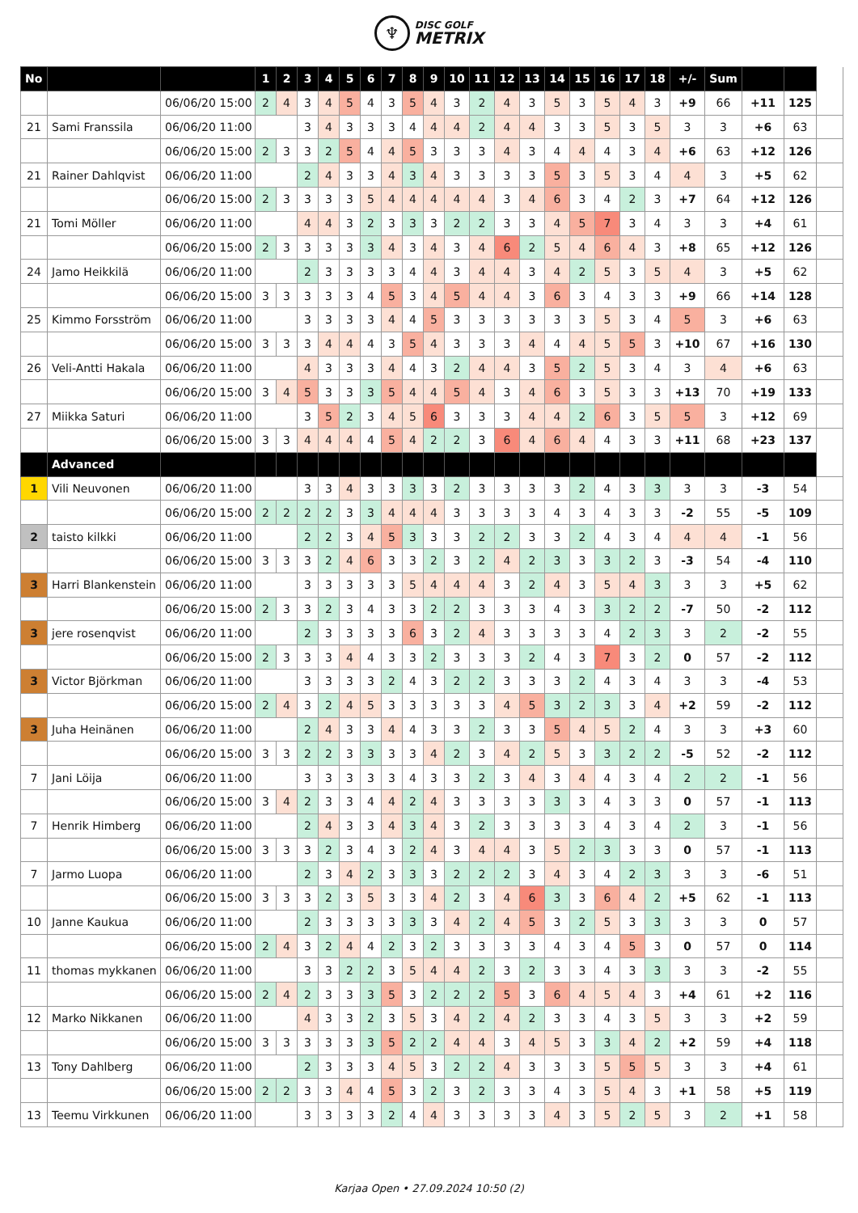♆
DISC GOLF
METRIX
| No | | | 1 | 2 | 3 | 4 | 5 | 6 | 7 | 8 | 9 | 10 | 11 | 12 | 13 | 14 | 15 | 16 | 17 | 18 | +/- | Sum | | | |
| | | 06/06/20 15:00 | 2 | 4 | 3 | 4 | 5 | 4 | 3 | 5 | 4 | 3 | 2 | 4 | 3 | 5 | 3 | 5 | 4 | 3 | +9 | 66 | +11 | 125 | |
| 21 | Sami Franssila | 06/06/20 11:00 | | | 3 | 4 | 3 | 3 | 3 | 4 | 4 | 4 | 2 | 4 | 4 | 3 | 3 | 5 | 3 | 5 | 3 | 3 | +6 | 63 | |
| | | 06/06/20 15:00 | 2 | 3 | 3 | 2 | 5 | 4 | 4 | 5 | 3 | 3 | 3 | 4 | 3 | 4 | 4 | 4 | 3 | 4 | +6 | 63 | +12 | 126 | |
| 21 | Rainer Dahlqvist | 06/06/20 11:00 | | | 2 | 4 | 3 | 3 | 4 | 3 | 4 | 3 | 3 | 3 | 3 | 5 | 3 | 5 | 3 | 4 | 4 | 3 | +5 | 62 | |
| | | 06/06/20 15:00 | 2 | 3 | 3 | 3 | 3 | 5 | 4 | 4 | 4 | 4 | 4 | 3 | 4 | 6 | 3 | 4 | 2 | 3 | +7 | 64 | +12 | 126 | |
| 21 | Tomi Möller | 06/06/20 11:00 | | | 4 | 4 | 3 | 2 | 3 | 3 | 3 | 2 | 2 | 3 | 3 | 4 | 5 | 7 | 3 | 4 | 3 | 3 | +4 | 61 | |
| | | 06/06/20 15:00 | 2 | 3 | 3 | 3 | 3 | 3 | 4 | 3 | 4 | 3 | 4 | 6 | 2 | 5 | 4 | 6 | 4 | 3 | +8 | 65 | +12 | 126 | |
| 24 | Jamo Heikkilä | 06/06/20 11:00 | | | 2 | 3 | 3 | 3 | 3 | 4 | 4 | 3 | 4 | 4 | 3 | 4 | 2 | 5 | 3 | 5 | 4 | 3 | +5 | 62 | |
| | | 06/06/20 15:00 | 3 | 3 | 3 | 3 | 3 | 4 | 5 | 3 | 4 | 5 | 4 | 4 | 3 | 6 | 3 | 4 | 3 | 3 | +9 | 66 | +14 | 128 | |
| 25 | Kimmo Forsström | 06/06/20 11:00 | | | 3 | 3 | 3 | 3 | 4 | 4 | 5 | 3 | 3 | 3 | 3 | 3 | 3 | 5 | 3 | 4 | 5 | 3 | +6 | 63 | |
| | | 06/06/20 15:00 | 3 | 3 | 3 | 4 | 4 | 4 | 3 | 5 | 4 | 3 | 3 | 3 | 4 | 4 | 4 | 5 | 5 | 3 | +10 | 67 | +16 | 130 | |
| 26 | Veli-Antti Hakala | 06/06/20 11:00 | | | 4 | 3 | 3 | 3 | 4 | 4 | 3 | 2 | 4 | 4 | 3 | 5 | 2 | 5 | 3 | 4 | 3 | 4 | +6 | 63 | |
| | | 06/06/20 15:00 | 3 | 4 | 5 | 3 | 3 | 3 | 5 | 4 | 4 | 5 | 4 | 3 | 4 | 6 | 3 | 5 | 3 | 3 | +13 | 70 | +19 | 133 | |
| 27 | Miikka Saturi | 06/06/20 11:00 | | | 3 | 5 | 2 | 3 | 4 | 5 | 6 | 3 | 3 | 3 | 4 | 4 | 2 | 6 | 3 | 5 | 5 | 3 | +12 | 69 | |
| | | 06/06/20 15:00 | 3 | 3 | 4 | 4 | 4 | 4 | 5 | 4 | 2 | 2 | 3 | 6 | 4 | 6 | 4 | 4 | 3 | 3 | +11 | 68 | +23 | 137 | |
| | Advanced | | | | | | | | | | | | | | | | | | | | | | | | |
| 1 | Vili Neuvonen | 06/06/20 11:00 | | | 3 | 3 | 4 | 3 | 3 | 3 | 3 | 2 | 3 | 3 | 3 | 3 | 2 | 4 | 3 | 3 | 3 | 3 | -3 | 54 | |
| | | 06/06/20 15:00 | 2 | 2 | 2 | 2 | 3 | 3 | 4 | 4 | 4 | 3 | 3 | 3 | 3 | 4 | 3 | 4 | 3 | 3 | -2 | 55 | -5 | 109 | |
| 2 | taisto kilkki | 06/06/20 11:00 | | | 2 | 2 | 3 | 4 | 5 | 3 | 3 | 3 | 2 | 2 | 3 | 3 | 2 | 4 | 3 | 4 | 4 | 4 | -1 | 56 | |
| | | 06/06/20 15:00 | 3 | 3 | 3 | 2 | 4 | 6 | 3 | 3 | 2 | 3 | 2 | 4 | 2 | 3 | 3 | 3 | 2 | 3 | -3 | 54 | -4 | 110 | |
| 3 | Harri Blankenstein | 06/06/20 11:00 | | | 3 | 3 | 3 | 3 | 3 | 5 | 4 | 4 | 4 | 3 | 2 | 4 | 3 | 5 | 4 | 3 | 3 | 3 | +5 | 62 | |
| | | 06/06/20 15:00 | 2 | 3 | 3 | 2 | 3 | 4 | 3 | 3 | 2 | 2 | 3 | 3 | 3 | 4 | 3 | 3 | 2 | 2 | -7 | 50 | -2 | 112 | |
| 3 | jere rosenqvist | 06/06/20 11:00 | | | 2 | 3 | 3 | 3 | 3 | 6 | 3 | 2 | 4 | 3 | 3 | 3 | 3 | 4 | 2 | 3 | 3 | 2 | -2 | 55 | |
| | | 06/06/20 15:00 | 2 | 3 | 3 | 3 | 4 | 4 | 3 | 3 | 2 | 3 | 3 | 3 | 2 | 4 | 3 | 7 | 3 | 2 | 0 | 57 | -2 | 112 | |
| 3 | Victor Björkman | 06/06/20 11:00 | | | 3 | 3 | 3 | 3 | 2 | 4 | 3 | 2 | 2 | 3 | 3 | 3 | 2 | 4 | 3 | 4 | 3 | 3 | -4 | 53 | |
| | | 06/06/20 15:00 | 2 | 4 | 3 | 2 | 4 | 5 | 3 | 3 | 3 | 3 | 3 | 4 | 5 | 3 | 2 | 3 | 3 | 4 | +2 | 59 | -2 | 112 | |
| 3 | Juha Heinänen | 06/06/20 11:00 | | | 2 | 4 | 3 | 3 | 4 | 4 | 3 | 3 | 2 | 3 | 3 | 5 | 4 | 5 | 2 | 4 | 3 | 3 | +3 | 60 | |
| | | 06/06/20 15:00 | 3 | 3 | 2 | 2 | 3 | 3 | 3 | 3 | 4 | 2 | 3 | 4 | 2 | 5 | 3 | 3 | 2 | 2 | -5 | 52 | -2 | 112 | |
| 7 | Jani Löija | 06/06/20 11:00 | | | 3 | 3 | 3 | 3 | 3 | 4 | 3 | 3 | 2 | 3 | 4 | 3 | 4 | 4 | 3 | 4 | 2 | 2 | -1 | 56 | |
| | | 06/06/20 15:00 | 3 | 4 | 2 | 3 | 3 | 4 | 4 | 2 | 4 | 3 | 3 | 3 | 3 | 3 | 3 | 4 | 3 | 3 | 0 | 57 | -1 | 113 | |
| 7 | Henrik Himberg | 06/06/20 11:00 | | | 2 | 4 | 3 | 3 | 4 | 3 | 4 | 3 | 2 | 3 | 3 | 3 | 3 | 4 | 3 | 4 | 2 | 3 | -1 | 56 | |
| | | 06/06/20 15:00 | 3 | 3 | 3 | 2 | 3 | 4 | 3 | 2 | 4 | 3 | 4 | 4 | 3 | 5 | 2 | 3 | 3 | 3 | 0 | 57 | -1 | 113 | |
| 7 | Jarmo Luopa | 06/06/20 11:00 | | | 2 | 3 | 4 | 2 | 3 | 3 | 3 | 2 | 2 | 2 | 3 | 4 | 3 | 4 | 2 | 3 | 3 | 3 | -6 | 51 | |
| | | 06/06/20 15:00 | 3 | 3 | 3 | 2 | 3 | 5 | 3 | 3 | 4 | 2 | 3 | 4 | 6 | 3 | 3 | 6 | 4 | 2 | +5 | 62 | -1 | 113 | |
| 10 | Janne Kaukua | 06/06/20 11:00 | | | 2 | 3 | 3 | 3 | 3 | 3 | 3 | 4 | 2 | 4 | 5 | 3 | 2 | 5 | 3 | 3 | 3 | 3 | 0 | 57 | |
| | | 06/06/20 15:00 | 2 | 4 | 3 | 2 | 4 | 4 | 2 | 3 | 2 | 3 | 3 | 3 | 3 | 4 | 3 | 4 | 5 | 3 | 0 | 57 | 0 | 114 | |
| 11 | thomas mykkanen | 06/06/20 11:00 | | | 3 | 3 | 2 | 2 | 3 | 5 | 4 | 4 | 2 | 3 | 2 | 3 | 3 | 4 | 3 | 3 | 3 | 3 | -2 | 55 | |
| | | 06/06/20 15:00 | 2 | 4 | 2 | 3 | 3 | 3 | 5 | 3 | 2 | 2 | 2 | 5 | 3 | 6 | 4 | 5 | 4 | 3 | +4 | 61 | +2 | 116 | |
| 12 | Marko Nikkanen | 06/06/20 11:00 | | | 4 | 3 | 3 | 2 | 3 | 5 | 3 | 4 | 2 | 4 | 2 | 3 | 3 | 4 | 3 | 5 | 3 | 3 | +2 | 59 | |
| | | 06/06/20 15:00 | 3 | 3 | 3 | 3 | 3 | 3 | 5 | 2 | 2 | 4 | 4 | 3 | 4 | 5 | 3 | 3 | 4 | 2 | +2 | 59 | +4 | 118 | |
| 13 | Tony Dahlberg | 06/06/20 11:00 | | | 2 | 3 | 3 | 3 | 4 | 5 | 3 | 2 | 2 | 4 | 3 | 3 | 3 | 5 | 5 | 5 | 3 | 3 | +4 | 61 | |
| | | 06/06/20 15:00 | 2 | 2 | 3 | 3 | 4 | 4 | 5 | 3 | 2 | 3 | 2 | 3 | 3 | 4 | 3 | 5 | 4 | 3 | +1 | 58 | +5 | 119 | |
| 13 | Teemu Virkkunen | 06/06/20 11:00 | | | 3 | 3 | 3 | 3 | 2 | 4 | 4 | 3 | 3 | 3 | 3 | 4 | 3 | 5 | 2 | 5 | 3 | 2 | +1 | 58 | |
Karjaa Open • 27.09.2024 10:50 (2)